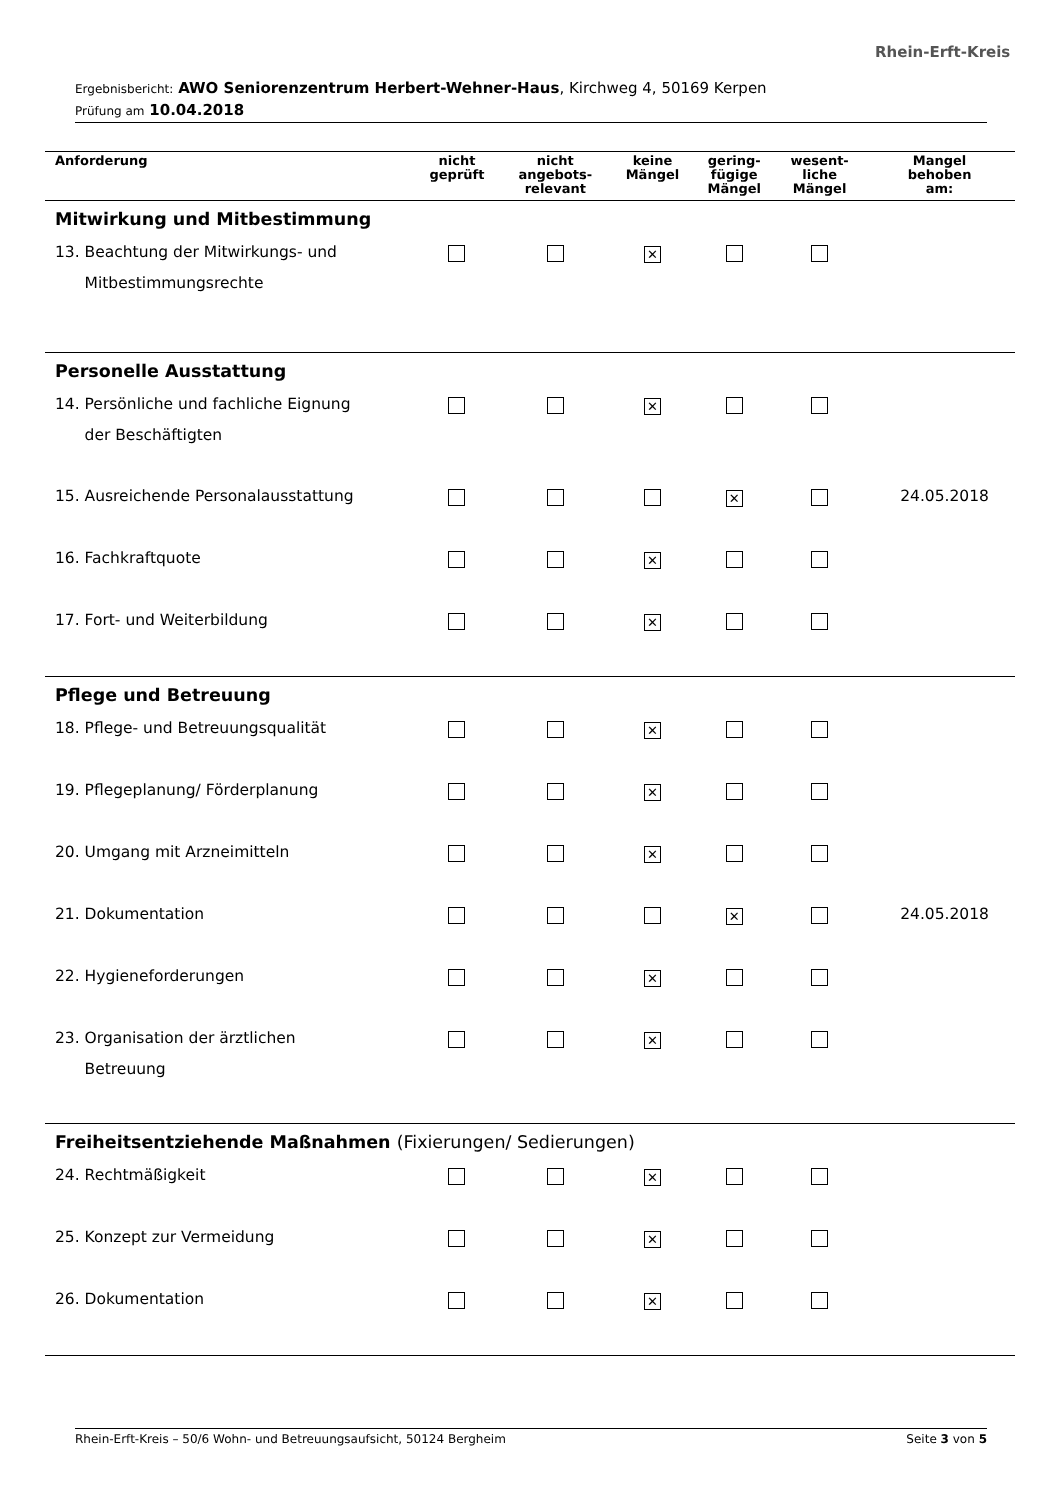Rhein-Erft-Kreis
Ergebnisbericht: AWO Seniorenzentrum Herbert-Wehner-Haus, Kirchweg 4, 50169 Kerpen
Prüfung am 10.04.2018
| Anforderung | nicht geprüft | nicht angebots- relevant | keine Mängel | gering- fügige Mängel | wesent- liche Mängel | Mangel behoben am: |
| --- | --- | --- | --- | --- | --- | --- |
| Mitwirkung und Mitbestimmung | | | | | | |
| 13. Beachtung der Mitwirkungs- und Mitbestimmungsrechte | | | ✕ | | | |
| Personelle Ausstattung | | | | | | |
| 14. Persönliche und fachliche Eignung der Beschäftigten | | | ✕ | | | |
| 15. Ausreichende Personalausstattung | | | | ✕ | | 24.05.2018 |
| 16. Fachkraftquote | | | ✕ | | | |
| 17. Fort- und Weiterbildung | | | ✕ | | | |
| Pflege und Betreuung | | | | | | |
| 18. Pflege- und Betreuungsqualität | | | ✕ | | | |
| 19. Pflegeplanung/ Förderplanung | | | ✕ | | | |
| 20. Umgang mit Arzneimitteln | | | ✕ | | | |
| 21. Dokumentation | | | | ✕ | | 24.05.2018 |
| 22. Hygieneforderungen | | | ✕ | | | |
| 23. Organisation der ärztlichen Betreuung | | | ✕ | | | |
| Freiheitsentziehende Maßnahmen (Fixierungen/ Sedierungen) | | | | | | |
| 24. Rechtmäßigkeit | | | ✕ | | | |
| 25. Konzept zur Vermeidung | | | ✕ | | | |
| 26. Dokumentation | | | ✕ | | | |
Rhein-Erft-Kreis – 50/6 Wohn- und Betreuungsaufsicht, 50124 Bergheim Seite 3 von 5